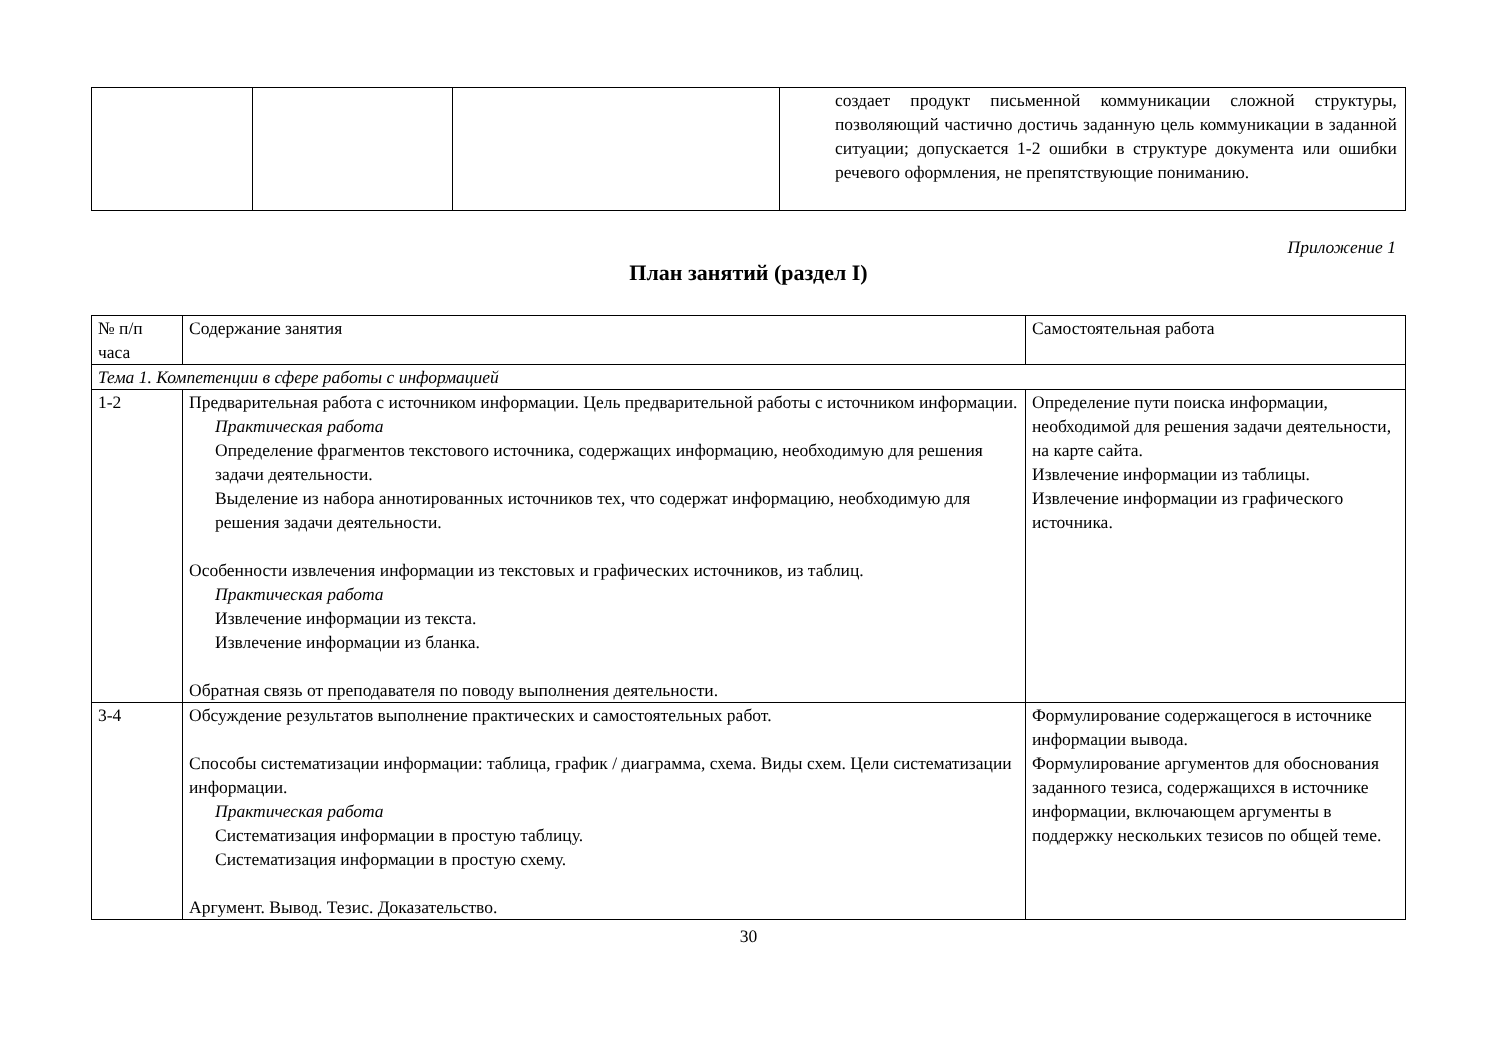| | | | создает продукт письменной коммуникации сложной структуры, позволяющий частично достичь заданную цель коммуникации в заданной ситуации; допускается 1-2 ошибки в структуре документа или ошибки речевого оформления, не препятствующие пониманию. |
Приложение 1
План занятий (раздел I)
| № п/п часа | Содержание занятия | Самостоятельная работа |
| Тема 1. Компетенции в сфере работы с информацией | | |
| 1-2 | Предварительная работа с источником информации. Цель предварительной работы с источником информации. Практическая работа Определение фрагментов текстового источника, содержащих информацию, необходимую для решения задачи деятельности. Выделение из набора аннотированных источников тех, что содержат информацию, необходимую для решения задачи деятельности. Особенности извлечения информации из текстовых и графических источников, из таблиц. Практическая работа Извлечение информации из текста. Извлечение информации из бланка. Обратная связь от преподавателя по поводу выполнения деятельности. | Определение пути поиска информации, необходимой для решения задачи деятельности, на карте сайта. Извлечение информации из таблицы. Извлечение информации из графического источника. |
| 3-4 | Обсуждение результатов выполнение практических и самостоятельных работ. Способы систематизации информации: таблица, график / диаграмма, схема. Виды схем. Цели систематизации информации. Практическая работа Систематизация информации в простую таблицу. Систематизация информации в простую схему. Аргумент. Вывод. Тезис. Доказательство. | Формулирование содержащегося в источнике информации вывода. Формулирование аргументов для обоснования заданного тезиса, содержащихся в источнике информации, включающем аргументы в поддержку нескольких тезисов по общей теме. |
30